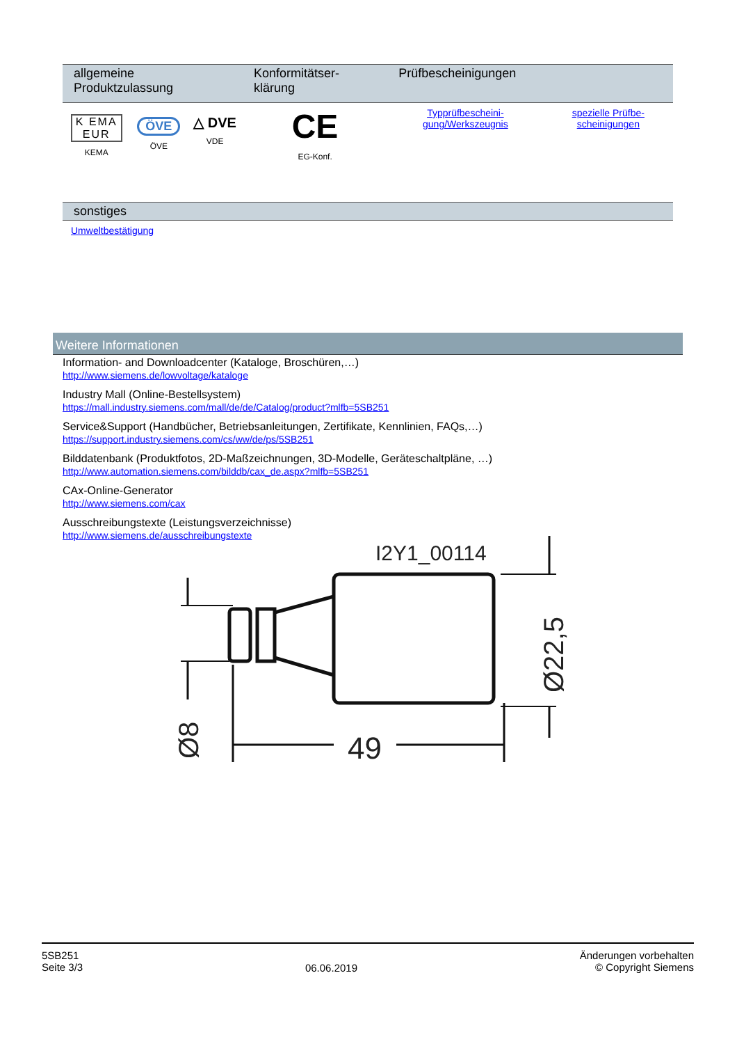| allgemeine Produktzulassung | | | Konformitätser-klärung | Prüfbescheinigungen | |
| --- | --- | --- | --- | --- | --- |
| K EMA EUR KEMA | ÖVE ÖVE | △ DVE VDE | CE EG-Konf. | Typprüfbescheini-gung/Werkszeugnis | spezielle Prüfbe-scheinigungen |
sonstiges
Umweltbestätigung
Weitere Informationen
Information- and Downloadcenter (Kataloge, Broschüren,…)
http://www.siemens.de/lowvoltage/kataloge
Industry Mall (Online-Bestellsystem)
https://mall.industry.siemens.com/mall/de/de/Catalog/product?mlfb=5SB251
Service&Support (Handbücher, Betriebsanleitungen, Zertifikate, Kennlinien, FAQs,…)
https://support.industry.siemens.com/cs/ww/de/ps/5SB251
Bilddatenbank (Produktfotos, 2D-Maßzeichnungen, 3D-Modelle, Geräteschaltpläne, …)
http://www.automation.siemens.com/bilddb/cax_de.aspx?mlfb=5SB251
CAx-Online-Generator
http://www.siemens.com/cax
Ausschreibungstexte (Leistungsverzeichnisse)
http://www.siemens.de/ausschreibungstexte
I2Y1_00114
49
Ø8
Ø22,5
5SB251
Seite 3/3
06.06.2019
Änderungen vorbehalten
© Copyright Siemens